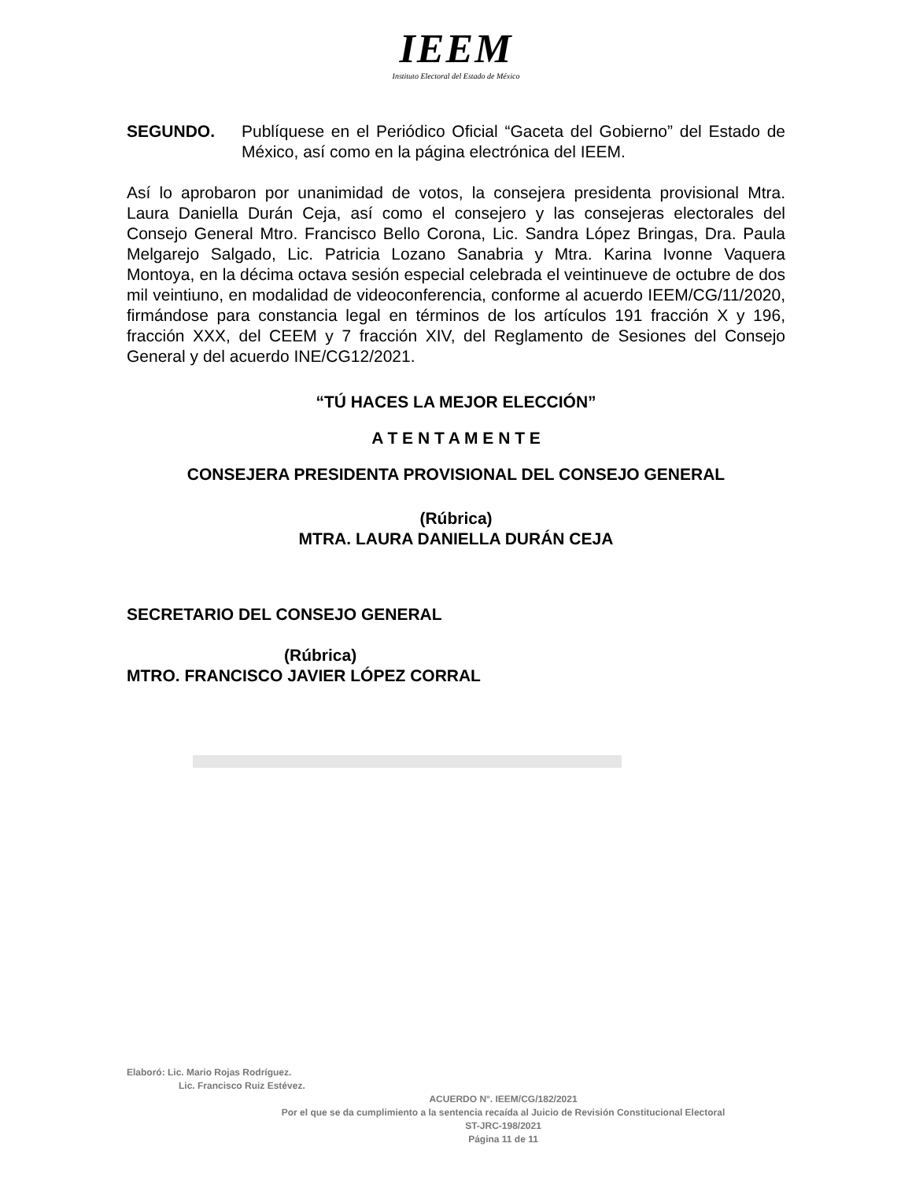IEEM
Instituto Electoral del Estado de México
SEGUNDO. Publíquese en el Periódico Oficial “Gaceta del Gobierno” del Estado de México, así como en la página electrónica del IEEM.
Así lo aprobaron por unanimidad de votos, la consejera presidenta provisional Mtra. Laura Daniella Durán Ceja, así como el consejero y las consejeras electorales del Consejo General Mtro. Francisco Bello Corona, Lic. Sandra López Bringas, Dra. Paula Melgarejo Salgado, Lic. Patricia Lozano Sanabria y Mtra. Karina Ivonne Vaquera Montoya, en la décima octava sesión especial celebrada el veintinueve de octubre de dos mil veintiuno, en modalidad de videoconferencia, conforme al acuerdo IEEM/CG/11/2020, firmándose para constancia legal en términos de los artículos 191 fracción X y 196, fracción XXX, del CEEM y 7 fracción XIV, del Reglamento de Sesiones del Consejo General y del acuerdo INE/CG12/2021.
“TÚ HACES LA MEJOR ELECCIÓN”
A T E N T A M E N T E
CONSEJERA PRESIDENTA PROVISIONAL DEL CONSEJO GENERAL
(Rúbrica)
MTRA. LAURA DANIELLA DURÁN CEJA
SECRETARIO DEL CONSEJO GENERAL
(Rúbrica)
MTRO. FRANCISCO JAVIER LÓPEZ CORRAL
Elaboró: Lic. Mario Rojas Rodríguez.
Lic. Francisco Ruiz Estévez.
ACUERDO N°. IEEM/CG/182/2021
Por el que se da cumplimiento a la sentencia recaída al Juicio de Revisión Constitucional Electoral
ST-JRC-198/2021
Página 11 de 11